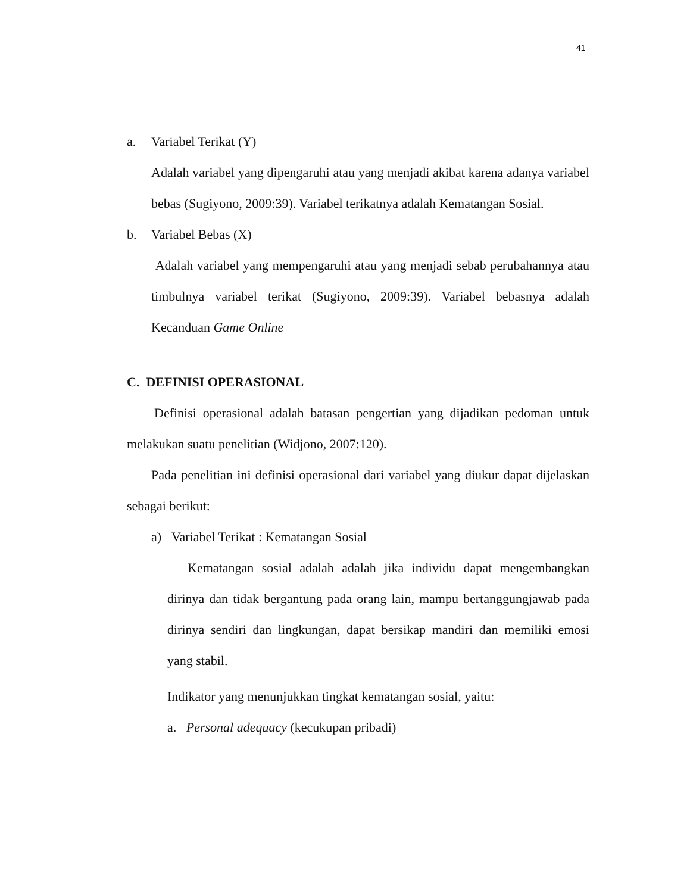41
a. Variabel Terikat (Y)
Adalah variabel yang dipengaruhi atau yang menjadi akibat karena adanya variabel bebas (Sugiyono, 2009:39). Variabel terikatnya adalah Kematangan Sosial.
b. Variabel Bebas (X)
Adalah variabel yang mempengaruhi atau yang menjadi sebab perubahannya atau timbulnya variabel terikat (Sugiyono, 2009:39). Variabel bebasnya adalah Kecanduan Game Online
C. DEFINISI OPERASIONAL
Definisi operasional adalah batasan pengertian yang dijadikan pedoman untuk melakukan suatu penelitian (Widjono, 2007:120).
Pada penelitian ini definisi operasional dari variabel yang diukur dapat dijelaskan sebagai berikut:
a) Variabel Terikat : Kematangan Sosial
Kematangan sosial adalah adalah jika individu dapat mengembangkan dirinya dan tidak bergantung pada orang lain, mampu bertanggungjawab pada dirinya sendiri dan lingkungan, dapat bersikap mandiri dan memiliki emosi yang stabil.
Indikator yang menunjukkan tingkat kematangan sosial, yaitu:
a. Personal adequacy (kecukupan pribadi)